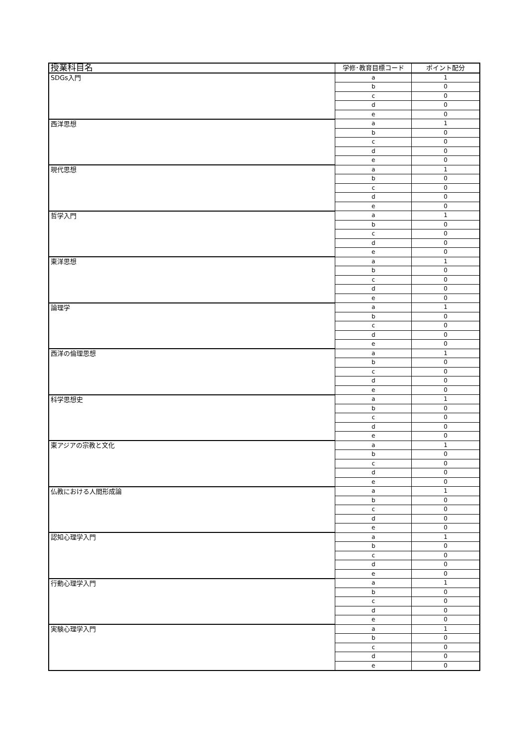| 授業科目名 | 学修･教育目標コード | ポイント配分 |
| --- | --- | --- |
| SDGs入門 | a | 1 |
| | b | 0 |
| | c | 0 |
| | d | 0 |
| | e | 0 |
| 西洋思想 | a | 1 |
| | b | 0 |
| | c | 0 |
| | d | 0 |
| | e | 0 |
| 現代思想 | a | 1 |
| | b | 0 |
| | c | 0 |
| | d | 0 |
| | e | 0 |
| 哲学入門 | a | 1 |
| | b | 0 |
| | c | 0 |
| | d | 0 |
| | e | 0 |
| 東洋思想 | a | 1 |
| | b | 0 |
| | c | 0 |
| | d | 0 |
| | e | 0 |
| 論理学 | a | 1 |
| | b | 0 |
| | c | 0 |
| | d | 0 |
| | e | 0 |
| 西洋の倫理思想 | a | 1 |
| | b | 0 |
| | c | 0 |
| | d | 0 |
| | e | 0 |
| 科学思想史 | a | 1 |
| | b | 0 |
| | c | 0 |
| | d | 0 |
| | e | 0 |
| 東アジアの宗教と文化 | a | 1 |
| | b | 0 |
| | c | 0 |
| | d | 0 |
| | e | 0 |
| 仏教における人間形成論 | a | 1 |
| | b | 0 |
| | c | 0 |
| | d | 0 |
| | e | 0 |
| 認知心理学入門 | a | 1 |
| | b | 0 |
| | c | 0 |
| | d | 0 |
| | e | 0 |
| 行動心理学入門 | a | 1 |
| | b | 0 |
| | c | 0 |
| | d | 0 |
| | e | 0 |
| 実験心理学入門 | a | 1 |
| | b | 0 |
| | c | 0 |
| | d | 0 |
| | e | 0 |